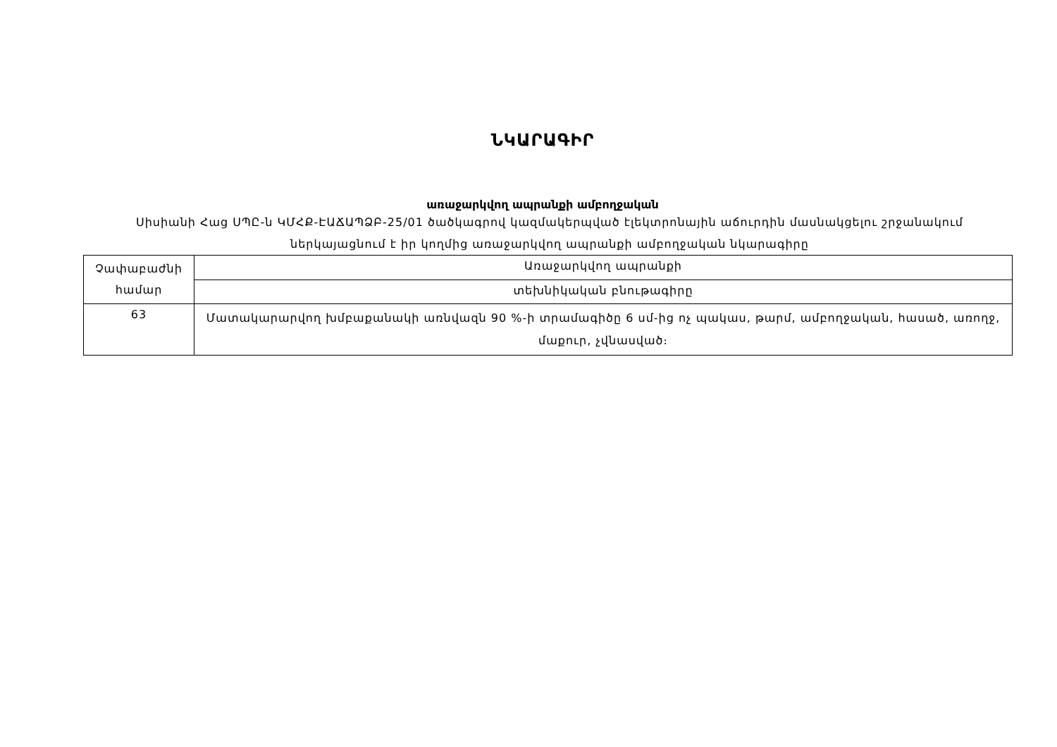ՆԿԱՐԱԳԻՐ
առաջարկվող ապրանքի ամբողջական
Սիսիանի Հաց ՍՊԸ-ն ԿՄՀՔ-ԷԱՃԱՊՁԲ-25/01 ծածկագրով կազմակերպված էլեկտրոնային աճուրդին մասնակցելու շրջանակում ներկայացնում է իր կողմից առաջարկվող ապրանքի ամբողջական նկարագիրը
| Չափաբաժնի համար | Առաջարկվող ապրանքի |
| | տեխնիկական բնութագիրը |
| 63 | Մատակարարվող խմբաքանակի առնվազն 90 %-ի տրամագիծը 6 սմ-ից ոչ պակաս, թարմ, ամբողջական, հասած, առողջ, մաքուր, չվնասված։ |